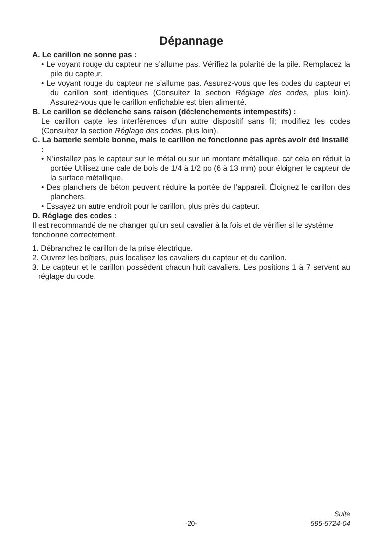Dépannage
A. Le carillon ne sonne pas :
• Le voyant rouge du capteur ne s’allume pas. Vérifiez la polarité de la pile. Remplacez la pile du capteur.
• Le voyant rouge du capteur ne s’allume pas. Assurez-vous que les codes du capteur et du carillon sont identiques (Consultez la section Réglage des codes, plus loin). Assurez-vous que le carillon enfichable est bien alimenté.
B. Le carillon se déclenche sans raison (déclenchements intempestifs) :
Le carillon capte les interférences d’un autre dispositif sans fil; modifiez les codes (Consultez la section Réglage des codes, plus loin).
C. La batterie semble bonne, mais le carillon ne fonctionne pas après avoir été installé :
• N’installez pas le capteur sur le métal ou sur un montant métallique, car cela en réduit la portée Utilisez une cale de bois de 1/4 à 1/2 po (6 à 13 mm) pour éloigner le capteur de la surface métallique.
• Des planchers de béton peuvent réduire la portée de l’appareil. Éloignez le carillon des planchers.
• Essayez un autre endroit pour le carillon, plus près du capteur.
D. Réglage des codes :
Il est recommandé de ne changer qu’un seul cavalier à la fois et de vérifier si le système fonctionne correctement.
1. Débranchez le carillon de la prise électrique.
2. Ouvrez les boîtiers, puis localisez les cavaliers du capteur et du carillon.
3. Le capteur et le carillon possèdent chacun huit cavaliers. Les positions 1 à 7 servent au réglage du code.
Suite
-20- 595-5724-04